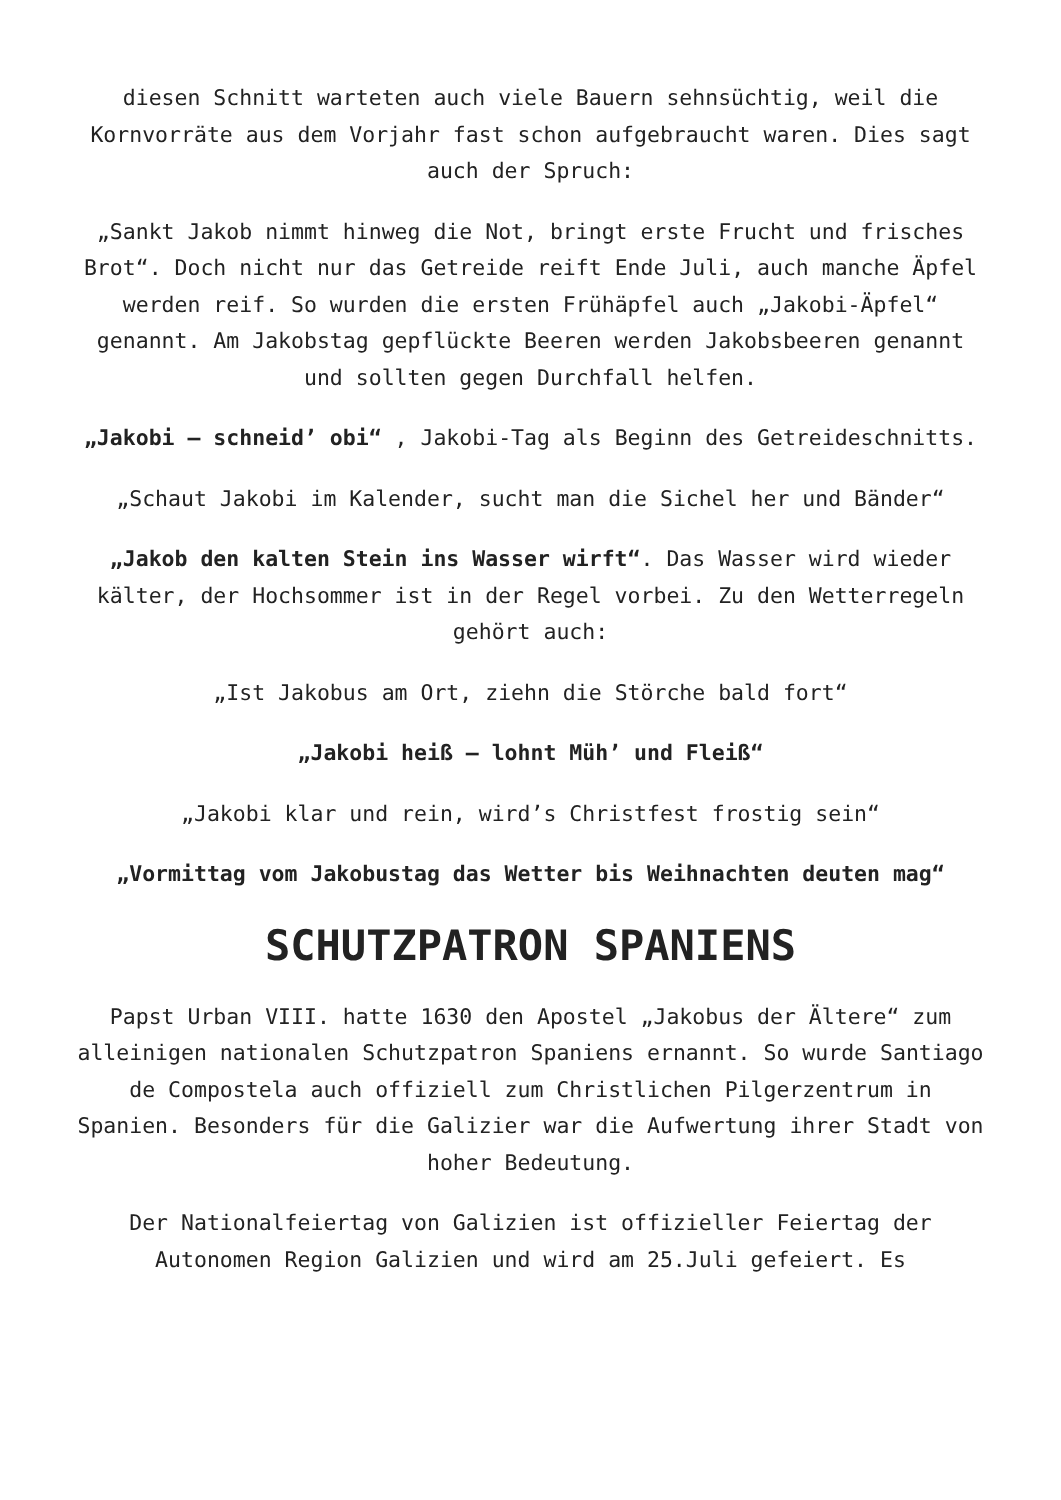diesen Schnitt warteten auch viele Bauern sehnsüchtig, weil die Kornvorräte aus dem Vorjahr fast schon aufgebraucht waren. Dies sagt auch der Spruch:
„Sankt Jakob nimmt hinweg die Not, bringt erste Frucht und frisches Brot“. Doch nicht nur das Getreide reift Ende Juli, auch manche Äpfel werden reif. So wurden die ersten Frühäpfel auch „Jakobi-Äpfel“ genannt. Am Jakobstag gepflückte Beeren werden Jakobsbeeren genannt und sollten gegen Durchfall helfen.
„Jakobi – schneid’ obi“ , Jakobi-Tag als Beginn des Getreideschnitts.
„Schaut Jakobi im Kalender, sucht man die Sichel her und Bänder“
„Jakob den kalten Stein ins Wasser wirft“. Das Wasser wird wieder kälter, der Hochsommer ist in der Regel vorbei. Zu den Wetterregeln gehört auch:
„Ist Jakobus am Ort, ziehn die Störche bald fort“
„Jakobi heiß – lohnt Müh’ und Fleiß“
„Jakobi klar und rein, wird’s Christfest frostig sein“
„Vormittag vom Jakobustag das Wetter bis Weihnachten deuten mag“
SCHUTZPATRON SPANIENS
Papst Urban VIII. hatte 1630 den Apostel „Jakobus der Ältere“ zum alleinigen nationalen Schutzpatron Spaniens ernannt. So wurde Santiago de Compostela auch offiziell zum Christlichen Pilgerzentrum in Spanien. Besonders für die Galizier war die Aufwertung ihrer Stadt von hoher Bedeutung.
Der Nationalfeiertag von Galizien ist offizieller Feiertag der Autonomen Region Galizien und wird am 25.Juli gefeiert. Es